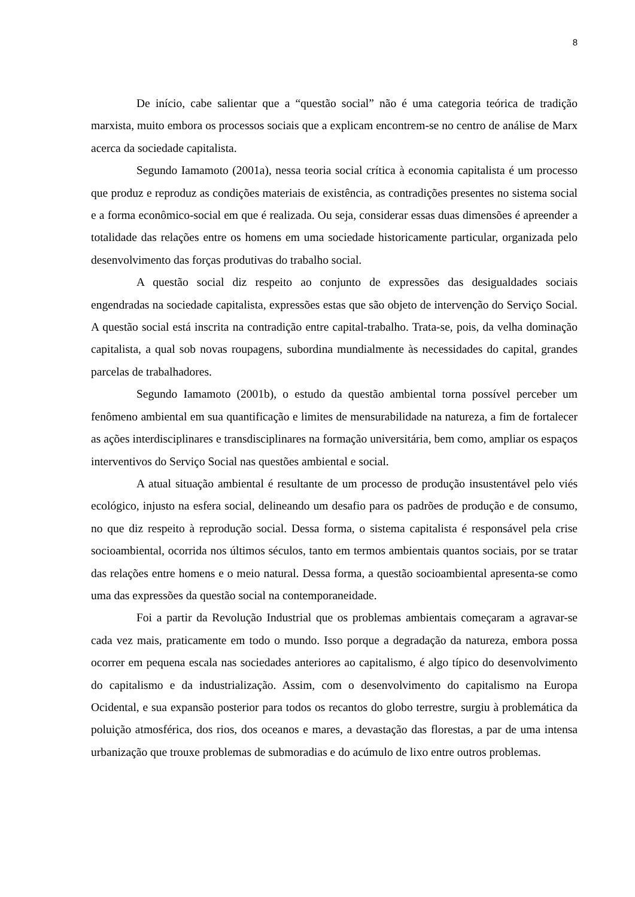8
De início, cabe salientar que a “questão social” não é uma categoria teórica de tradição marxista, muito embora os processos sociais que a explicam encontrem-se no centro de análise de Marx acerca da sociedade capitalista.
Segundo Iamamoto (2001a), nessa teoria social crítica à economia capitalista é um processo que produz e reproduz as condições materiais de existência, as contradições presentes no sistema social e a forma econômico-social em que é realizada. Ou seja, considerar essas duas dimensões é apreender a totalidade das relações entre os homens em uma sociedade historicamente particular, organizada pelo desenvolvimento das forças produtivas do trabalho social.
A questão social diz respeito ao conjunto de expressões das desigualdades sociais engendradas na sociedade capitalista, expressões estas que são objeto de intervenção do Serviço Social. A questão social está inscrita na contradição entre capital-trabalho. Trata-se, pois, da velha dominação capitalista, a qual sob novas roupagens, subordina mundialmente às necessidades do capital, grandes parcelas de trabalhadores.
Segundo Iamamoto (2001b), o estudo da questão ambiental torna possível perceber um fenômeno ambiental em sua quantificação e limites de mensurabilidade na natureza, a fim de fortalecer as ações interdisciplinares e transdisciplinares na formação universitária, bem como, ampliar os espaços interventivos do Serviço Social nas questões ambiental e social.
A atual situação ambiental é resultante de um processo de produção insustentável pelo viés ecológico, injusto na esfera social, delineando um desafio para os padrões de produção e de consumo, no que diz respeito à reprodução social. Dessa forma, o sistema capitalista é responsável pela crise socioambiental, ocorrida nos últimos séculos, tanto em termos ambientais quantos sociais, por se tratar das relações entre homens e o meio natural. Dessa forma, a questão socioambiental apresenta-se como uma das expressões da questão social na contemporaneidade.
Foi a partir da Revolução Industrial que os problemas ambientais começaram a agravar-se cada vez mais, praticamente em todo o mundo. Isso porque a degradação da natureza, embora possa ocorrer em pequena escala nas sociedades anteriores ao capitalismo, é algo típico do desenvolvimento do capitalismo e da industrialização. Assim, com o desenvolvimento do capitalismo na Europa Ocidental, e sua expansão posterior para todos os recantos do globo terrestre, surgiu à problemática da poluição atmosférica, dos rios, dos oceanos e mares, a devastação das florestas, a par de uma intensa urbanização que trouxe problemas de submoradias e do acúmulo de lixo entre outros problemas.